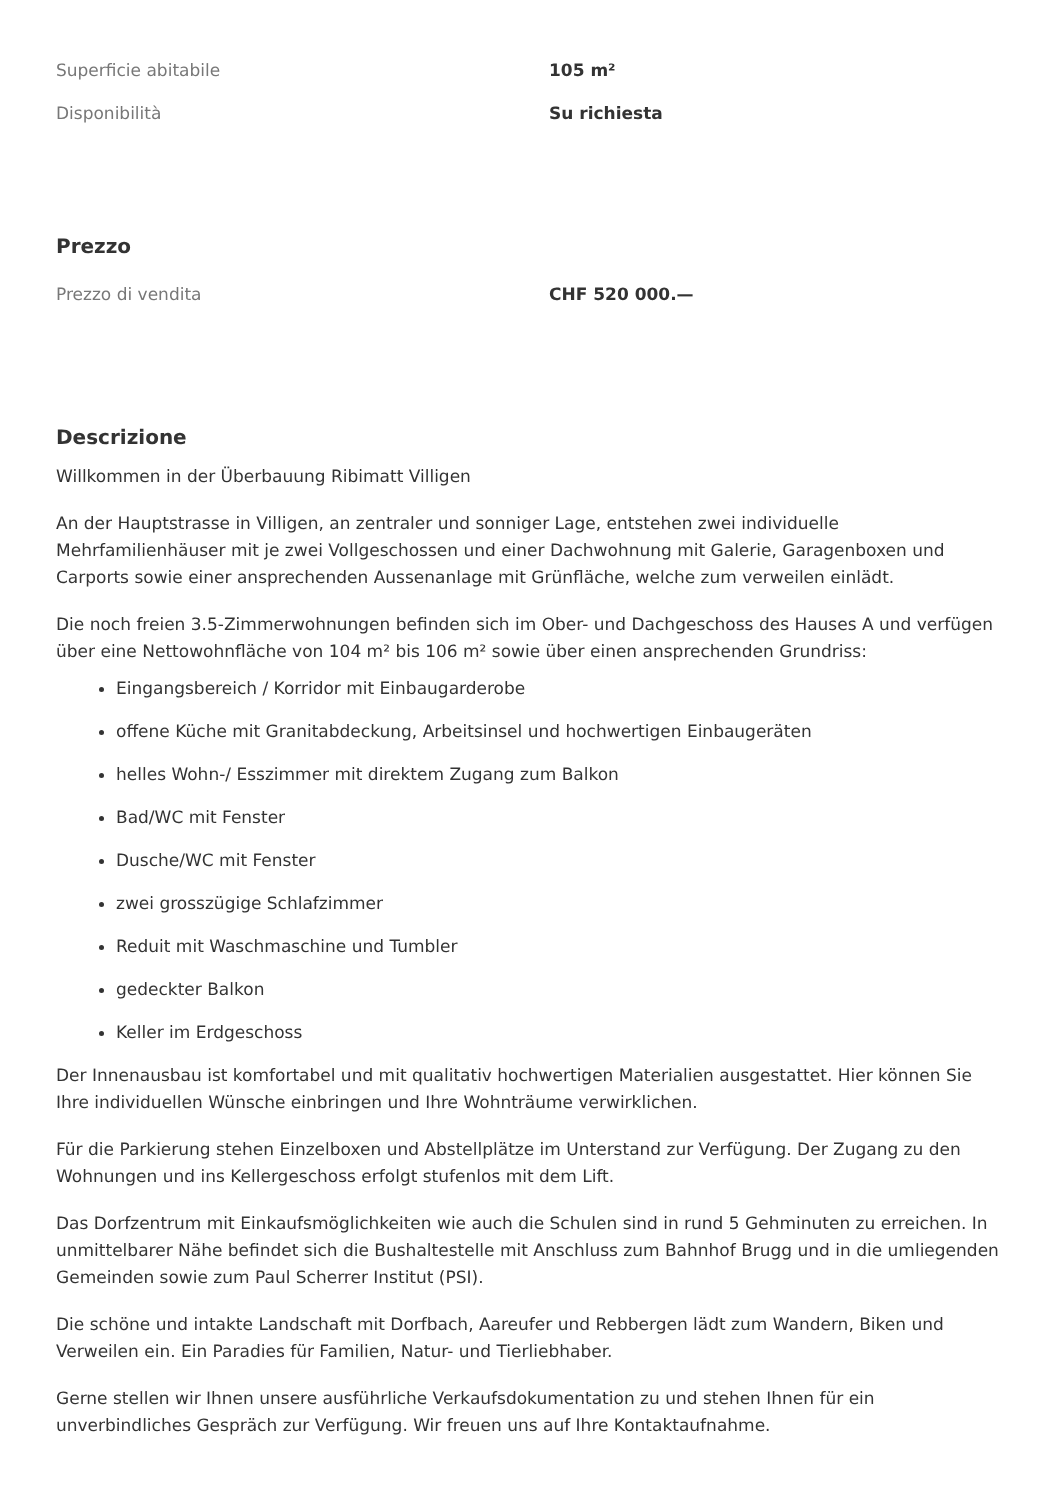| Superficie abitabile | 105 m² |
| Disponibilità | Su richiesta |
Prezzo
| Prezzo di vendita | CHF 520 000.— |
Descrizione
Willkommen in der Überbauung Ribimatt Villigen
An der Hauptstrasse in Villigen, an zentraler und sonniger Lage, entstehen zwei individuelle Mehrfamilienhäuser mit je zwei Vollgeschossen und einer Dachwohnung mit Galerie, Garagenboxen und Carports sowie einer ansprechenden Aussenanlage mit Grünfläche, welche zum verweilen einlädt.
Die noch freien 3.5-Zimmerwohnungen befinden sich im Ober- und Dachgeschoss des Hauses A und verfügen über eine Nettowohnfläche von 104 m² bis 106 m² sowie über einen ansprechenden Grundriss:
Eingangsbereich / Korridor mit Einbaugarderobe
offene Küche mit Granitabdeckung, Arbeitsinsel und hochwertigen Einbaugeräten
helles Wohn-/ Esszimmer mit direktem Zugang zum Balkon
Bad/WC mit Fenster
Dusche/WC mit Fenster
zwei grosszügige Schlafzimmer
Reduit mit Waschmaschine und Tumbler
gedeckter Balkon
Keller im Erdgeschoss
Der Innenausbau ist komfortabel und mit qualitativ hochwertigen Materialien ausgestattet. Hier können Sie Ihre individuellen Wünsche einbringen und Ihre Wohnträume verwirklichen.
Für die Parkierung stehen Einzelboxen und Abstellplätze im Unterstand zur Verfügung. Der Zugang zu den Wohnungen und ins Kellergeschoss erfolgt stufenlos mit dem Lift.
Das Dorfzentrum mit Einkaufsmöglichkeiten wie auch die Schulen sind in rund 5 Gehminuten zu erreichen. In unmittelbarer Nähe befindet sich die Bushaltestelle mit Anschluss zum Bahnhof Brugg und in die umliegenden Gemeinden sowie zum Paul Scherrer Institut (PSI).
Die schöne und intakte Landschaft mit Dorfbach, Aareufer und Rebbergen lädt zum Wandern, Biken und Verweilen ein. Ein Paradies für Familien, Natur- und Tierliebhaber.
Gerne stellen wir Ihnen unsere ausführliche Verkaufsdokumentation zu und stehen Ihnen für ein unverbindliches Gespräch zur Verfügung. Wir freuen uns auf Ihre Kontaktaufnahme.